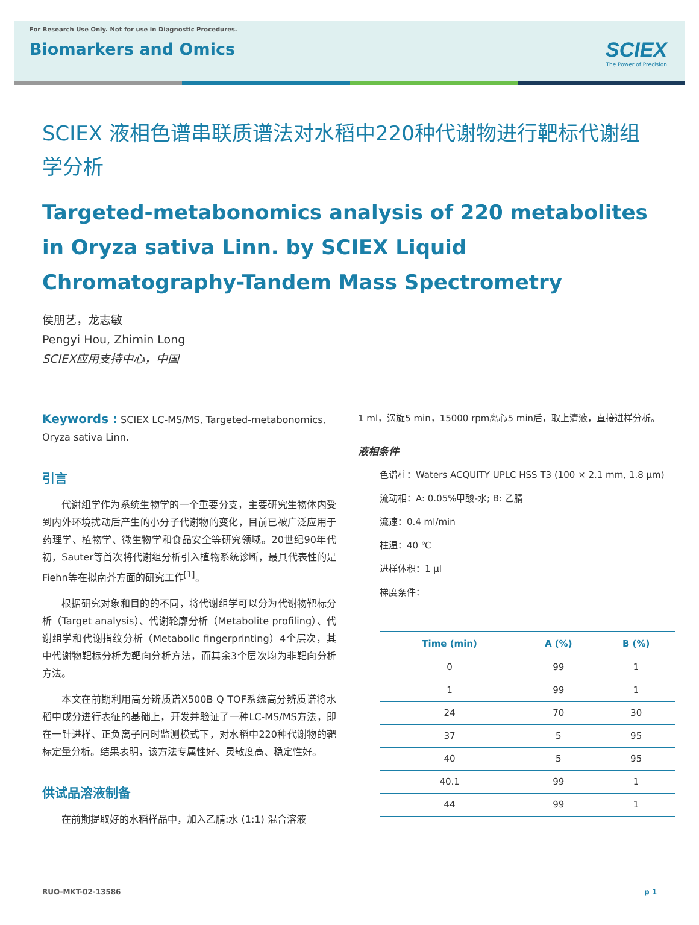For Research Use Only. Not for use in Diagnostic Procedures.
Biomarkers and Omics
SCIEX
The Power of Precision
SCIEX 液相色谱串联质谱法对水稻中220种代谢物进行靶标代谢组学分析
Targeted-metabonomics analysis of 220 metabolites in Oryza sativa Linn. by SCIEX Liquid Chromatography-Tandem Mass Spectrometry
侯朋艺，龙志敏
Pengyi Hou, Zhimin Long
SCIEX应用支持中心，中国
Keywords : SCIEX LC-MS/MS, Targeted-metabonomics, Oryza sativa Linn.
引言
代谢组学作为系统生物学的一个重要分支，主要研究生物体内受到内外环境扰动后产生的小分子代谢物的变化，目前已被广泛应用于药理学、植物学、微生物学和食品安全等研究领域。20世纪90年代初，Sauter等首次将代谢组分析引入植物系统诊断，最具代表性的是Fiehn等在拟南芥方面的研究工作<sup>[1]</sup>。
根据研究对象和目的的不同，将代谢组学可以分为代谢物靶标分析（Target analysis）、代谢轮廓分析（Metabolite profiling）、代谢组学和代谢指纹分析（Metabolic fingerprinting）4个层次，其中代谢物靶标分析为靶向分析方法，而其余3个层次均为非靶向分析方法。
本文在前期利用高分辨质谱X500B Q TOF系统高分辨质谱将水稻中成分进行表征的基础上，开发并验证了一种LC-MS/MS方法，即在一针进样、正负离子同时监测模式下，对水稻中220种代谢物的靶标定量分析。结果表明，该方法专属性好、灵敏度高、稳定性好。
供试品溶液制备
在前期提取好的水稻样品中，加入乙腈:水 (1:1) 混合溶液
1 ml，涡旋5 min，15000 rpm离心5 min后，取上清液，直接进样分析。
液相条件
色谱柱：Waters ACQUITY UPLC HSS T3 (100 × 2.1 mm, 1.8 μm)
流动相：A: 0.05%甲酸-水; B: 乙腈
流速：0.4 ml/min
柱温：40 ℃
进样体积：1 μl
梯度条件：
| Time (min) | A (%) | B (%) |
| --- | --- | --- |
| 0 | 99 | 1 |
| 1 | 99 | 1 |
| 24 | 70 | 30 |
| 37 | 5 | 95 |
| 40 | 5 | 95 |
| 40.1 | 99 | 1 |
| 44 | 99 | 1 |
RUO-MKT-02-13586 p 1